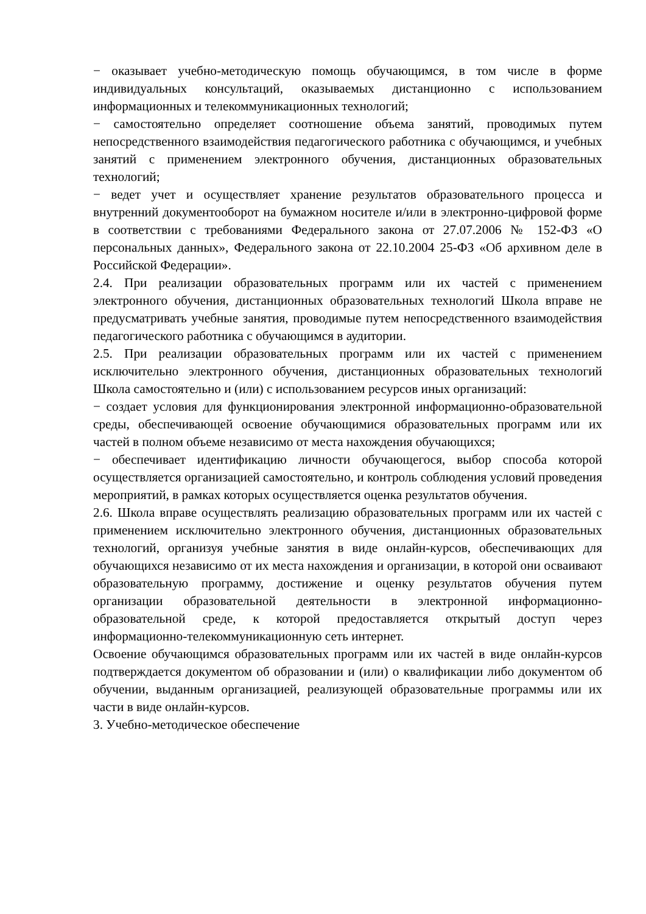− оказывает учебно-методическую помощь обучающимся, в том числе в форме индивидуальных консультаций, оказываемых дистанционно с использованием информационных и телекоммуникационных технологий;
− самостоятельно определяет соотношение объема занятий, проводимых путем непосредственного взаимодействия педагогического работника с обучающимся, и учебных занятий с применением электронного обучения, дистанционных образовательных технологий;
− ведет учет и осуществляет хранение результатов образовательного процесса и внутренний документооборот на бумажном носителе и/или в электронно-цифровой форме в соответствии с требованиями Федерального закона от 27.07.2006 № 152-ФЗ «О персональных данных», Федерального закона от 22.10.2004 25-ФЗ «Об архивном деле в Российской Федерации».
2.4. При реализации образовательных программ или их частей с применением электронного обучения, дистанционных образовательных технологий Школа вправе не предусматривать учебные занятия, проводимые путем непосредственного взаимодействия педагогического работника с обучающимся в аудитории.
2.5. При реализации образовательных программ или их частей с применением исключительно электронного обучения, дистанционных образовательных технологий Школа самостоятельно и (или) с использованием ресурсов иных организаций:
− создает условия для функционирования электронной информационно-образовательной среды, обеспечивающей освоение обучающимися образовательных программ или их частей в полном объеме независимо от места нахождения обучающихся;
− обеспечивает идентификацию личности обучающегося, выбор способа которой осуществляется организацией самостоятельно, и контроль соблюдения условий проведения мероприятий, в рамках которых осуществляется оценка результатов обучения.
2.6. Школа вправе осуществлять реализацию образовательных программ или их частей с применением исключительно электронного обучения, дистанционных образовательных технологий, организуя учебные занятия в виде онлайн-курсов, обеспечивающих для обучающихся независимо от их места нахождения и организации, в которой они осваивают образовательную программу, достижение и оценку результатов обучения путем организации образовательной деятельности в электронной информационно-образовательной среде, к которой предоставляется открытый доступ через информационно-телекоммуникационную сеть интернет.
Освоение обучающимся образовательных программ или их частей в виде онлайн-курсов подтверждается документом об образовании и (или) о квалификации либо документом об обучении, выданным организацией, реализующей образовательные программы или их части в виде онлайн-курсов.
3. Учебно-методическое обеспечение